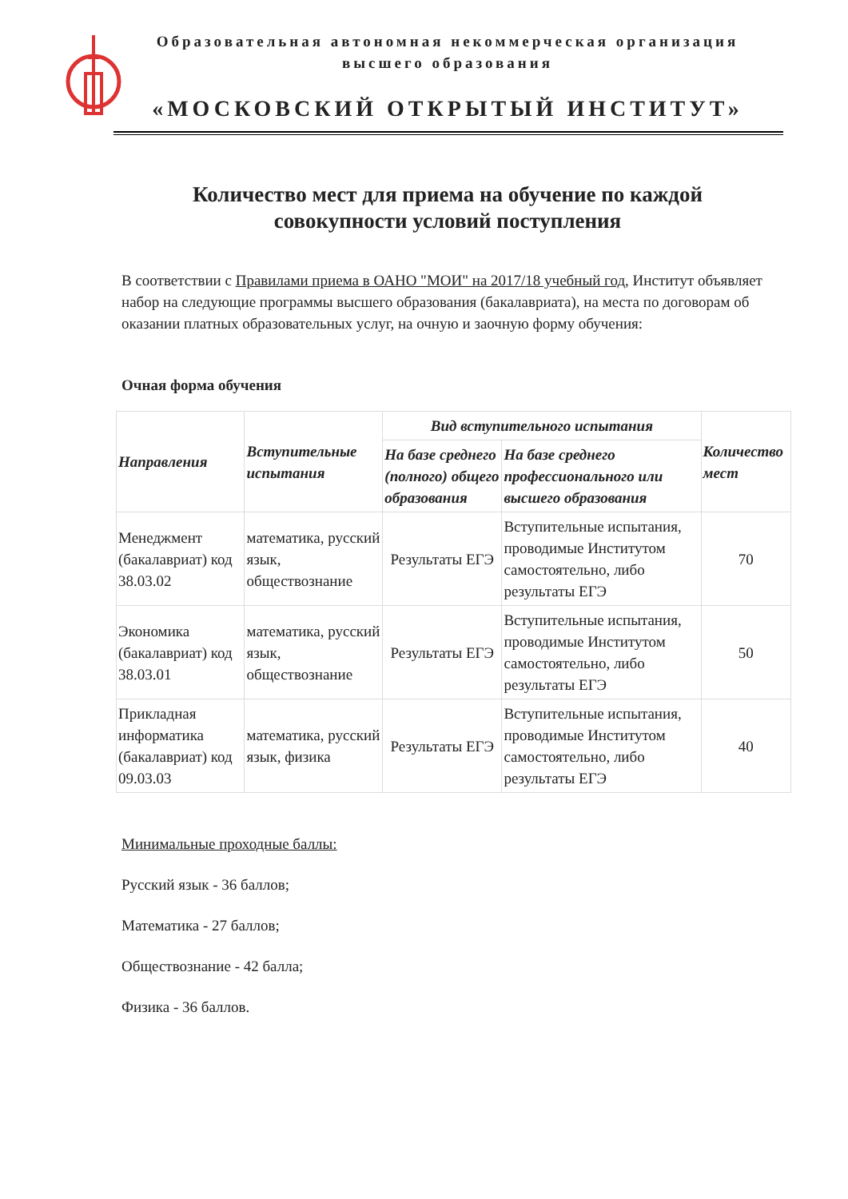Образовательная автономная некоммерческая организация
высшего образования
«МОСКОВСКИЙ ОТКРЫТЫЙ ИНСТИТУТ»
Количество мест для приема на обучение по каждой
совокупности условий поступления
В соответствии с Правилами приема в ОАНО "МОИ" на 2017/18 учебный год, Институт объявляет набор на следующие программы высшего образования (бакалавриата), на места по договорам об оказании платных образовательных услуг, на очную и заочную форму обучения:
Очная форма обучения
| Направления | Вступительные испытания | Вид вступительного испытания | | Количество мест |
| --- | --- | --- | --- | --- |
| | | На базе среднего (полного) общего образования | На базе среднего профессионального или высшего образования | |
| Менеджмент (бакалавриат) код 38.03.02 | математика, русский язык, обществознание | Результаты ЕГЭ | Вступительные испытания, проводимые Институтом самостоятельно, либо результаты ЕГЭ | 70 |
| Экономика (бакалавриат) код 38.03.01 | математика, русский язык, обществознание | Результаты ЕГЭ | Вступительные испытания, проводимые Институтом самостоятельно, либо результаты ЕГЭ | 50 |
| Прикладная информатика (бакалавриат) код 09.03.03 | математика, русский язык, физика | Результаты ЕГЭ | Вступительные испытания, проводимые Институтом самостоятельно, либо результаты ЕГЭ | 40 |
Минимальные проходные баллы:
Русский язык - 36 баллов;
Математика - 27 баллов;
Обществознание - 42 балла;
Физика - 36 баллов.